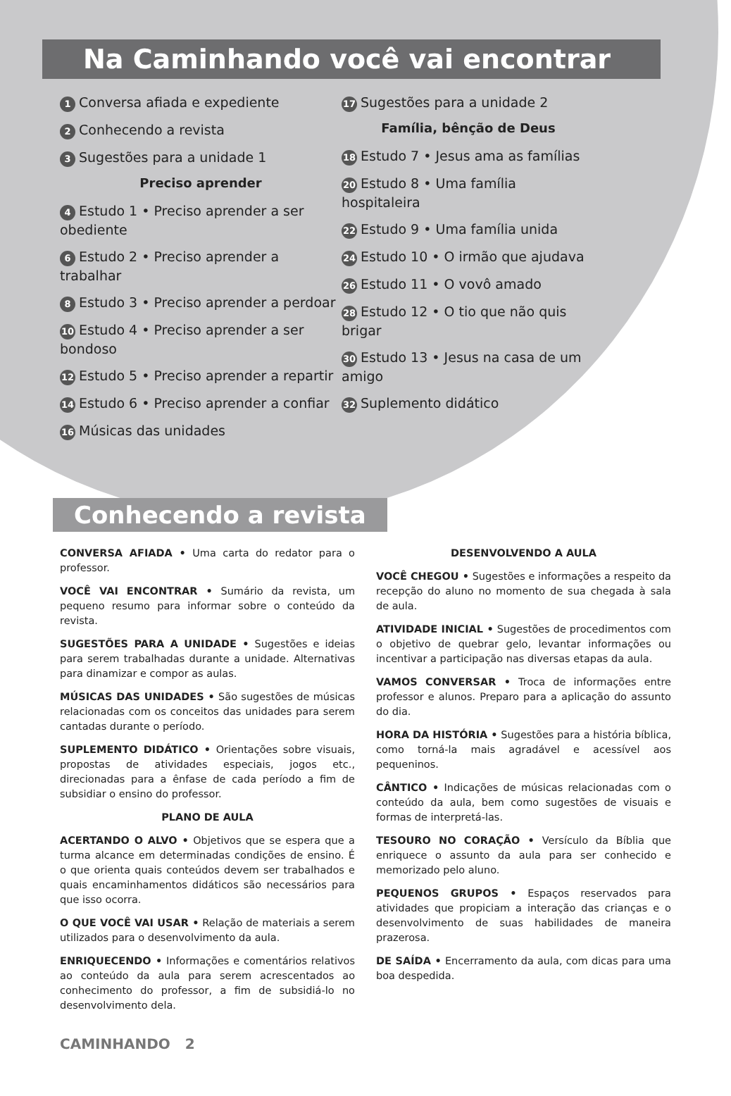Na Caminhando você vai encontrar
1 Conversa afiada e expediente
2 Conhecendo a revista
3 Sugestões para a unidade 1
Preciso aprender
4 Estudo 1 • Preciso aprender a ser obediente
6 Estudo 2 • Preciso aprender a trabalhar
8 Estudo 3 • Preciso aprender a perdoar
10 Estudo 4 • Preciso aprender a ser bondoso
12 Estudo 5 • Preciso aprender a repartir
14 Estudo 6 • Preciso aprender a confiar
16 Músicas das unidades
17 Sugestões para a unidade 2
Família, bênção de Deus
18 Estudo 7 • Jesus ama as famílias
20 Estudo 8 • Uma família hospitaleira
22 Estudo 9 • Uma família unida
24 Estudo 10 • O irmão que ajudava
26 Estudo 11 • O vovô amado
28 Estudo 12 • O tio que não quis brigar
30 Estudo 13 • Jesus na casa de um amigo
32 Suplemento didático
Conhecendo a revista
CONVERSA AFIADA • Uma carta do redator para o professor.
VOCÊ VAI ENCONTRAR • Sumário da revista, um pequeno resumo para informar sobre o conteúdo da revista.
SUGESTÕES PARA A UNIDADE • Sugestões e ideias para serem trabalhadas durante a unidade. Alternativas para dinamizar e compor as aulas.
MÚSICAS DAS UNIDADES • São sugestões de músicas relacionadas com os conceitos das unidades para serem cantadas durante o período.
SUPLEMENTO DIDÁTICO • Orientações sobre visuais, propostas de atividades especiais, jogos etc., direcionadas para a ênfase de cada período a fim de subsidiar o ensino do professor.
PLANO DE AULA
ACERTANDO O ALVO • Objetivos que se espera que a turma alcance em determinadas condições de ensino. É o que orienta quais conteúdos devem ser trabalhados e quais encaminhamentos didáticos são necessários para que isso ocorra.
O QUE VOCÊ VAI USAR • Relação de materiais a serem utilizados para o desenvolvimento da aula.
ENRIQUECENDO • Informações e comentários relativos ao conteúdo da aula para serem acrescentados ao conhecimento do professor, a fim de subsidiá-lo no desenvolvimento dela.
DESENVOLVENDO A AULA
VOCÊ CHEGOU • Sugestões e informações a respeito da recepção do aluno no momento de sua chegada à sala de aula.
ATIVIDADE INICIAL • Sugestões de procedimentos com o objetivo de quebrar gelo, levantar informações ou incentivar a participação nas diversas etapas da aula.
VAMOS CONVERSAR • Troca de informações entre professor e alunos. Preparo para a aplicação do assunto do dia.
HORA DA HISTÓRIA • Sugestões para a história bíblica, como torná-la mais agradável e acessível aos pequeninos.
CÂNTICO • Indicações de músicas relacionadas com o conteúdo da aula, bem como sugestões de visuais e formas de interpretá-las.
TESOURO NO CORAÇÃO • Versículo da Bíblia que enriquece o assunto da aula para ser conhecido e memorizado pelo aluno.
PEQUENOS GRUPOS • Espaços reservados para atividades que propiciam a interação das crianças e o desenvolvimento de suas habilidades de maneira prazerosa.
DE SAÍDA • Encerramento da aula, com dicas para uma boa despedida.
CAMINHANDO 2